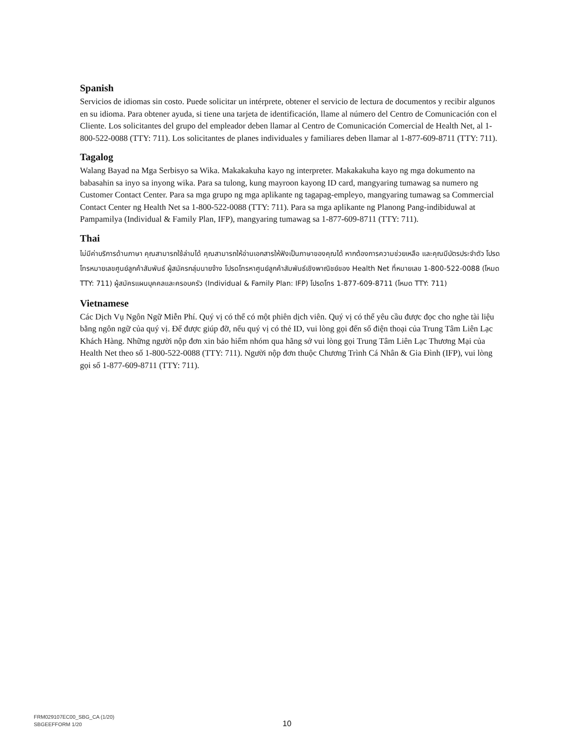Spanish
Servicios de idiomas sin costo. Puede solicitar un intérprete, obtener el servicio de lectura de documentos y recibir algunos en su idioma. Para obtener ayuda, si tiene una tarjeta de identificación, llame al número del Centro de Comunicación con el Cliente. Los solicitantes del grupo del empleador deben llamar al Centro de Comunicación Comercial de Health Net, al 1-800-522-0088 (TTY: 711). Los solicitantes de planes individuales y familiares deben llamar al 1-877-609-8711 (TTY: 711).
Tagalog
Walang Bayad na Mga Serbisyo sa Wika. Makakakuha kayo ng interpreter. Makakakuha kayo ng mga dokumento na babasahin sa inyo sa inyong wika. Para sa tulong, kung mayroon kayong ID card, mangyaring tumawag sa numero ng Customer Contact Center. Para sa mga grupo ng mga aplikante ng tagapag-empleyo, mangyaring tumawag sa Commercial Contact Center ng Health Net sa 1-800-522-0088 (TTY: 711). Para sa mga aplikante ng Planong Pang-indibiduwal at Pampamilya (Individual & Family Plan, IFP), mangyaring tumawag sa 1-877-609-8711 (TTY: 711).
Thai
ไม่มีค่าบริการด้านภาษา คุณสามารถใช้ล่ามได้ คุณสามารถให้อ่านเอกสารให้ฟังเป็นภาษาของคุณได้ หากต้องการความช่วยเหลือ และคุณมีบัตรประจำตัว โปรดโทรหมายเลขศูนย์ลูกค้าสัมพันธ์ ผู้สมัครกลุ่มนายจ้าง โปรดโทรหาศูนย์ลูกค้าสัมพันธ์เชิงพาณิชย์ของ Health Net ที่หมายเลข 1-800-522-0088 (โหมด TTY: 711) ผู้สมัครแผนบุคคลและครอบครัว (Individual & Family Plan: IFP) โปรดโทร 1-877-609-8711 (โหมด TTY: 711)
Vietnamese
Các Dịch Vụ Ngôn Ngữ Miễn Phí. Quý vị có thể có một phiên dịch viên. Quý vị có thể yêu cầu được đọc cho nghe tài liệu bằng ngôn ngữ của quý vị. Để được giúp đỡ, nếu quý vị có thẻ ID, vui lòng gọi đến số điện thoại của Trung Tâm Liên Lạc Khách Hàng. Những người nộp đơn xin bảo hiểm nhóm qua hãng sở vui lòng gọi Trung Tâm Liên Lạc Thương Mại của Health Net theo số 1-800-522-0088 (TTY: 711). Người nộp đơn thuộc Chương Trình Cá Nhân & Gia Đình (IFP), vui lòng gọi số 1-877-609-8711 (TTY: 711).
FRM029107EC00_SBG_CA (1/20)
SBGEEFFORM 1/20
10